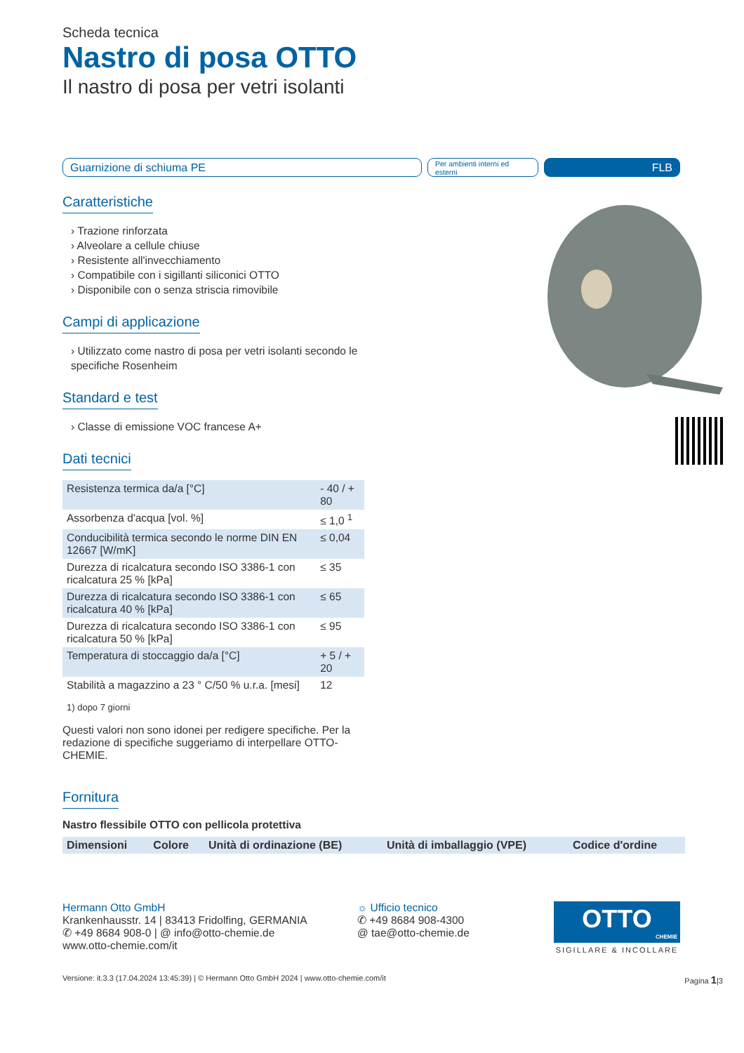Scheda tecnica
Nastro di posa OTTO
Il nastro di posa per vetri isolanti
Guarnizione di schiuma PE
Per ambienti interni ed esterni
FLB
Caratteristiche
› Trazione rinforzata
› Alveolare a cellule chiuse
› Resistente all'invecchiamento
› Compatibile con i sigillanti siliconici OTTO
› Disponibile con o senza striscia rimovibile
Campi di applicazione
› Utilizzato come nastro di posa per vetri isolanti secondo le specifiche Rosenheim
Standard e test
› Classe di emissione VOC francese A+
Dati tecnici
| Resistenza termica da/a [°C] | - 40 / + 80 |
| Assorbenza d'acqua [vol. %] | ≤ 1,0 <sup>1</sup> |
| Conducibilità termica secondo le norme DIN EN 12667 [W/mK] | ≤ 0,04 |
| Durezza di ricalcatura secondo ISO 3386-1 con ricalcatura 25 % [kPa] | ≤ 35 |
| Durezza di ricalcatura secondo ISO 3386-1 con ricalcatura 40 % [kPa] | ≤ 65 |
| Durezza di ricalcatura secondo ISO 3386-1 con ricalcatura 50 % [kPa] | ≤ 95 |
| Temperatura di stoccaggio da/a [°C] | + 5 / + 20 |
| Stabilità a magazzino a 23 ° C/50 % u.r.a. [mesi] | 12 |
1) dopo 7 giorni
Questi valori non sono idonei per redigere specifiche. Per la redazione di specifiche suggeriamo di interpellare OTTO-CHEMIE.
Fornitura
Nastro flessibile OTTO con pellicola protettiva
| Dimensioni | Colore | Unità di ordinazione (BE) | Unità di imballaggio (VPE) | Codice d'ordine |
| --- | --- | --- | --- | --- |
Hermann Otto GmbH
Krankenhausstr. 14 | 83413 Fridolfing, GERMANIA
✆ +49 8684 908-0 | @ info@otto-chemie.de
www.otto-chemie.com/it
☼ Ufficio tecnico
✆ +49 8684 908-4300
@ tae@otto-chemie.de
OTTO
CHEMIE
SIGILLARE & INCOLLARE
Versione: it.3.3 (17.04.2024 13:45:39) | © Hermann Otto GmbH 2024 | www.otto-chemie.com/it Pagina 1|3